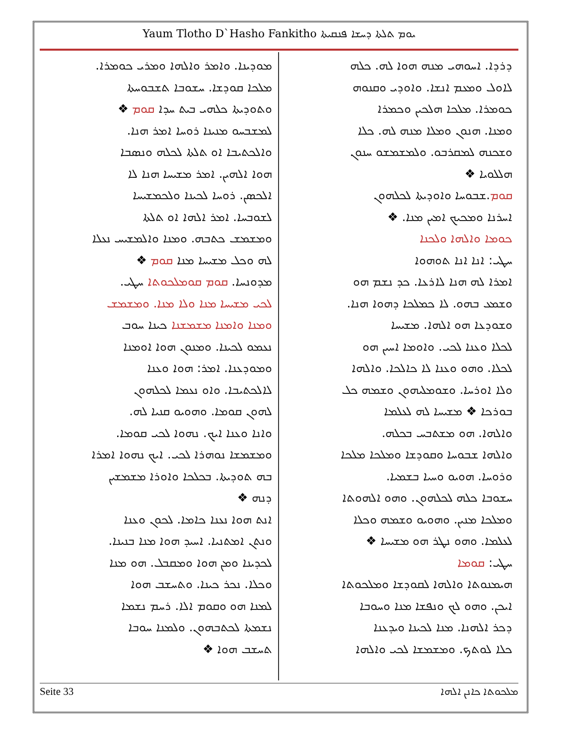Yaum Tlotho D`Hasho Fankitho ܝܘܡ ܬܠܬܐ ܕܚܫܐ ܦܢܩܝܬܐ
ܕܪܕܐ. ܐܚܘܗܝ ܡܢܗ ܗܘܐ ܠܗ. ܟܠܗ
ܠܐܘܠ ܘܡܥܡ ܐܢܫܐ. ܘܐܘܕܝ ܘܩܢܘܗ
ܟܘܡܪܐ. ܡܠܟܐ ܗܠܟܝܢ ܘܟܡܪܐ
ܘܡܢܐ. ܗܢܘܢ ܘܡܠܐ ܡܢܗ ܠܗ. ܟܠܐ
ܘܫܟܢܗ ܠܡܩܪܒܘ. ܘܠܡܫܡܫܘ ܚܢܘܢ
ܗܠܠܘܝܐ ❖
ܩܘܡ.ܫܒܘܚܐ ܘܐܘܕܝܬܐ ܠܟܠܗܘܢ
ܐܚܪܢܐ ܘܡܟܝܟ ܐܡܝܢ ܡܢܐ. ❖
ܟܘܡܐ ܘܐܠܗܐ ܘܠܟܢܐ
ܚܛܝ: ܐܢܐ ܐܢܐ ܬܘܗܘܐ
ܐܡܪܐ ܠܗ ܗܢܐ ܠܐܪܥܐ. ܟܕ ܢܫܡ ܗܘ
ܘܫܡܥ ܒܗܘ. ܠܐ ܟܡܠܟܐ ܕܗܘܐ ܗܢܐ.
ܘܫܘܕܥܐ ܗܘ ܐܠܗܐ. ܡܫܝܚܐ
ܠܟܠܐ ܘܥܢܐ ܠܟܝ. ܘܐܘܡܐ ܐܚܝܢ ܗܘ
ܠܟܠܐ. ܘܗܘ ܘܥܢܐ ܠܐ ܟܐܠܟܐ. ܘܐܠܗܐ
ܘܠܐ ܐܘܪܚܐ. ܘܫܘܡܠܝܗܘܢ ܘܫܡܗ ܟܠ
ܒܘܪܟܐ ❖ ܡܫܝܚܐ ܠܗ ܠܥܠܡܐ
ܘܐܠܗܐ. ܗܘ ܡܫܬܒܚ ܒܟܠܗ.
ܘܐܠܗܐ ܫܒܘܚܐ ܘܩܘܕܫܐ ܘܡܠܟܐ ܡܠܟܐ
ܘܪܘܚܐ. ܗܘܝܘ ܘܚܝܐ ܒܫܡܝܐ.
ܚܫܘܒܐ ܟܠܗ ܠܟܠܗܘܢ. ܘܗܘ ܐܠܗܘܬܐ
ܘܡܠܟܐ ܡܢܝܢ. ܘܗܘܝܘ ܘܫܡܗ ܘܟܠܐ
ܠܥܠܡܐ. ܘܗܘ ܢܛܪ ܗܘ ܡܫܝܚܐ ❖
ܚܛܝ: ܩܘܡܐ
ܗܝܡܢܘܬܐ ܘܐܠܗܐ ܠܩܘܕܫܐ ܘܡܠܟܘܬܐ
ܐܝܟܢ. ܘܗܘ ܠܟ ܘܢܦܫܐ ܡܢܐ ܘܚܘܒܐ
ܕܟܪ ܐܠܗܢܐ. ܡܢܐ ܠܟܝܢܐ ܘܝܕܥܢܐ
ܟܠܐ ܠܘܬܟ. ܘܡܫܡܫܐ ܠܟܝ ܘܐܠܗܐ
ܡܘܕܝܢܐ. ܘܐܡܪ ܘܐܠܗܐ ܘܡܪܝ ܟܘܡܪܐ.
ܡܠܟܐ ܩܘܕܫܐ. ܚܫܘܒܐ ܬܫܒܘܚܬܐ
ܘܬܘܕܝܬܐ ܟܠܗܝ ܒܝܬ ܚܕܐ ܩܘܡ ❖
ܠܡܫܒܚܘ ܡܢܝܢܐ ܪܘܚܐ ܐܡܪ ܗܢܐ.
ܘܐܠܟܬܝܒܐ ܐܘ ܬܠܬܐ ܠܟܠܗ ܘܢܣܒܐ
ܗܘܐ ܐܠܗܝܢ. ܐܡܪ ܡܫܝܚܐ ܗܢܐ ܠܐ
ܐܠܟܣܢ. ܪܘܚܐ ܠܟܝܢܐ ܘܠܟܡܫܝܚܐ
ܠܫܘܒܚܐ. ܐܡܪ ܐܠܗܐ ܐܘ ܬܠܬܐ
ܘܡܫܡܫ ܟܬܒܗ. ܘܡܢܐ ܘܐܠܡܫܝܚ ܢܥܠܐ
ܠܗ ܘܟܠ ܡܫܝܚܐ ܡܢܐ ܩܘܡ ❖
ܡܕܘܢܚܐ. ܩܘܡ ܩܘܡܠܟܘܬܐ ܚܛܝ.
ܠܟܝ ܡܫܝܚܐ ܡܢܐ ܘܠܐ ܡܢܐ. ܘܡܫܡܫ
ܘܡܢܐ ܘܐܡܢܐ ܡܫܡܫܢܐ ܟܝܢܐ ܚܘܒ
ܢܥܡܘ ܠܟܝܢܐ. ܘܡܢܘܢ ܗܘܐ ܐܘܡܢܐ
ܘܡܘܕܥܢܐ. ܐܡܪ: ܗܘܐ ܘܥܢܐ
ܠܐܠܟܬܝܒܐ. ܘܐܘ ܢܥܡܐ ܠܟܠܗܘܢ
ܠܗܘܢ ܩܘܡܐ. ܘܗܘܝܘ ܩܢܝܐ ܠܗ.
ܘܐܢܐ ܘܥܢܐ ܐܝܟ. ܢܗܘܐ ܠܟܝ ܩܘܡܐ.
ܘܡܫܡܫܐ ܢܘܗܪܐ ܠܟܝ. ܐܝܟ ܢܗܘܐ ܐܡܪܐ
ܒܗ ܬܘܕܝܬܐ. ܒܟܠܟܐ ܘܐܘܪܐ ܡܫܡܫܝܢ
ܕܢܗ ❖
ܐܢܬ ܗܘܐ ܢܥܢܐ ܟܐܡܐ. ܠܟܘܢ ܘܥܢܐ
ܘܢܬܢ ܐܡܬܢܝܐ. ܐܚܝܕ ܗܘܐ ܡܢܐ ܒܢܝܢܐ.
ܠܟܕܝܢܐ ܘܡܢ ܗܘܐ ܘܡܩܒܠ. ܗܘ ܡܢܐ
ܘܟܠܐ. ܢܟܪ ܟܝܢܐ. ܘܬܚܫܒ ܗܘܐ
ܠܡܢܐ ܗܘ ܘܩܘܡ ܐܠܐ. ܪܚܡ ܢܫܡܐ
ܢܫܡܬܐ ܠܟܬܒܗܘܢ. ܘܠܡܢܐ ܚܘܒܐ
ܬܚܫܒ ܗܘܐ ❖
Seite 33 ܡܠܟܘܬܐ ܟܐܢܢ ܐܠܗܐ